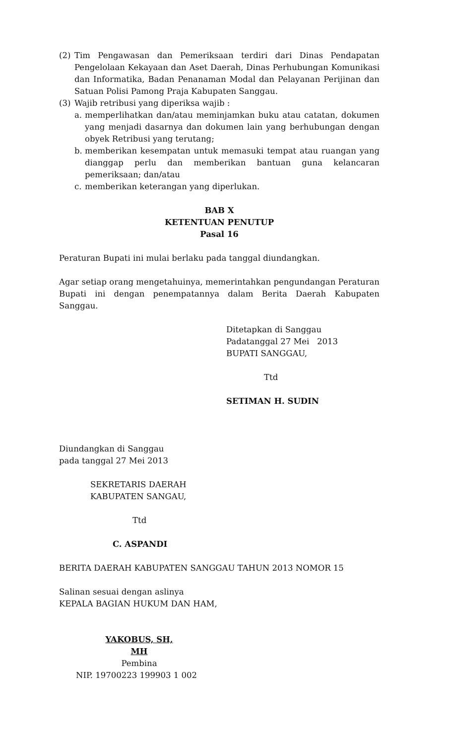(2) Tim Pengawasan dan Pemeriksaan terdiri dari Dinas Pendapatan Pengelolaan Kekayaan dan Aset Daerah, Dinas Perhubungan Komunikasi dan Informatika, Badan Penanaman Modal dan Pelayanan Perijinan dan Satuan Polisi Pamong Praja Kabupaten Sanggau.
(3) Wajib retribusi yang diperiksa wajib :
a. memperlihatkan dan/atau meminjamkan buku atau catatan, dokumen yang menjadi dasarnya dan dokumen lain yang berhubungan dengan obyek Retribusi yang terutang;
b. memberikan kesempatan untuk memasuki tempat atau ruangan yang dianggap perlu dan memberikan bantuan guna kelancaran pemeriksaan; dan/atau
c. memberikan keterangan yang diperlukan.
BAB X
KETENTUAN PENUTUP
Pasal 16
Peraturan Bupati ini mulai berlaku pada tanggal diundangkan.
Agar setiap orang mengetahuinya, memerintahkan pengundangan Peraturan Bupati ini dengan penempatannya dalam Berita Daerah Kabupaten Sanggau.
Ditetapkan di Sanggau
Padatanggal 27 Mei 2013
BUPATI SANGGAU,
Ttd
SETIMAN H. SUDIN
Diundangkan di Sanggau
pada tanggal 27 Mei 2013
SEKRETARIS DAERAH
KABUPATEN SANGAU,
Ttd
C. ASPANDI
BERITA DAERAH KABUPATEN SANGGAU TAHUN 2013 NOMOR 15
Salinan sesuai dengan aslinya
KEPALA BAGIAN HUKUM DAN HAM,
YAKOBUS, SH, MH
Pembina
NIP. 19700223 199903 1 002